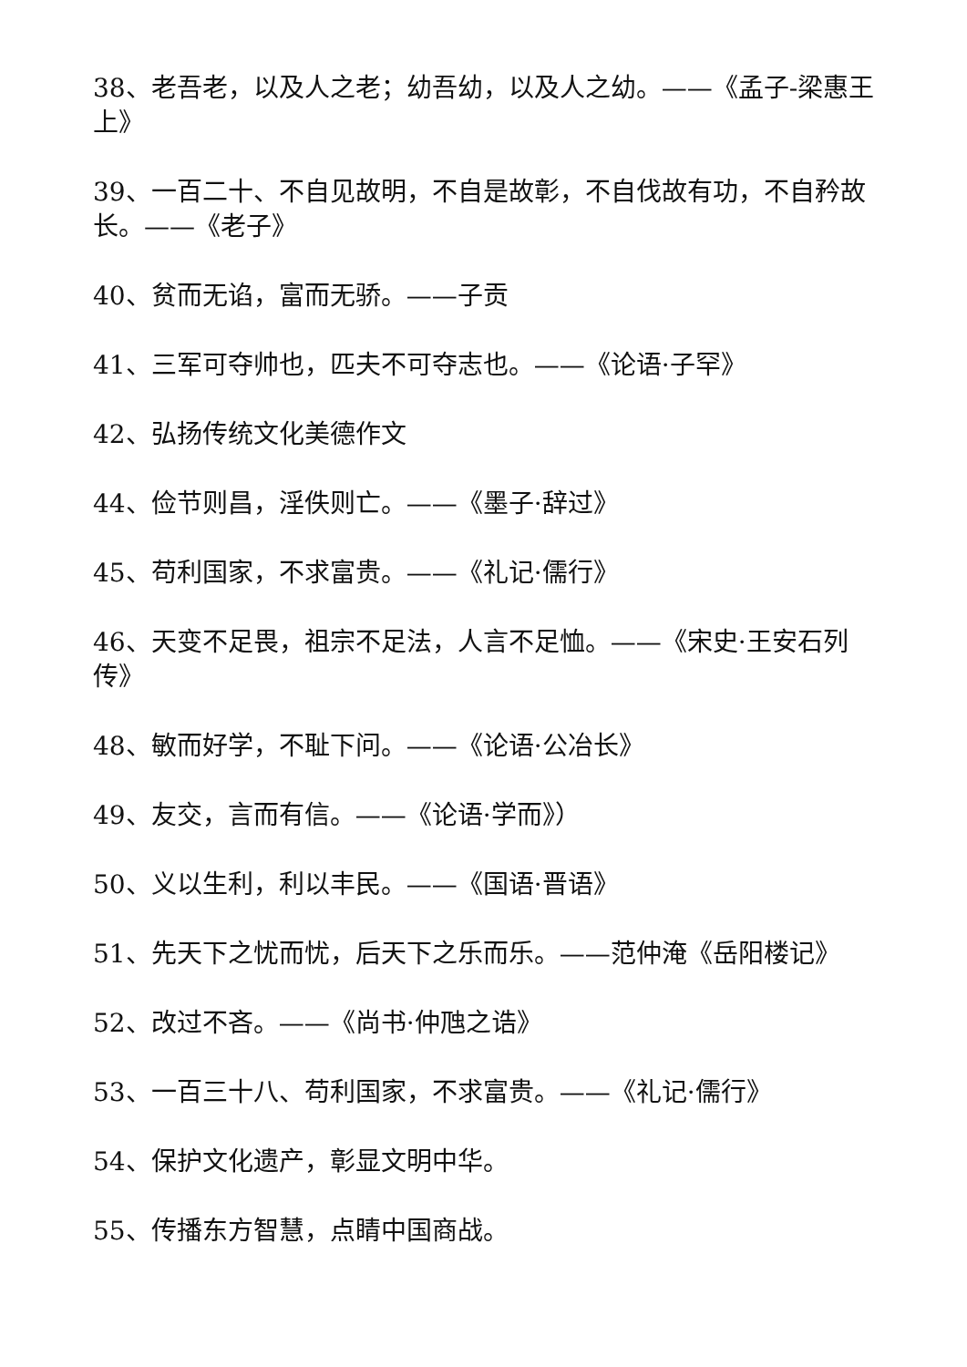38、老吾老，以及人之老；幼吾幼，以及人之幼。——《孟子-梁惠王上》
39、一百二十、不自见故明，不自是故彰，不自伐故有功，不自矜故长。——《老子》
40、贫而无谄，富而无骄。——子贡
41、三军可夺帅也，匹夫不可夺志也。——《论语·子罕》
42、弘扬传统文化美德作文
44、俭节则昌，淫佚则亡。——《墨子·辞过》
45、苟利国家，不求富贵。——《礼记·儒行》
46、天变不足畏，祖宗不足法，人言不足恤。——《宋史·王安石列传》
48、敏而好学，不耻下问。——《论语·公冶长》
49、友交，言而有信。——《论语·学而》）
50、义以生利，利以丰民。——《国语·晋语》
51、先天下之忧而忧，后天下之乐而乐。——范仲淹《岳阳楼记》
52、改过不吝。——《尚书·仲虺之诰》
53、一百三十八、苟利国家，不求富贵。——《礼记·儒行》
54、保护文化遗产，彰显文明中华。
55、传播东方智慧，点睛中国商战。